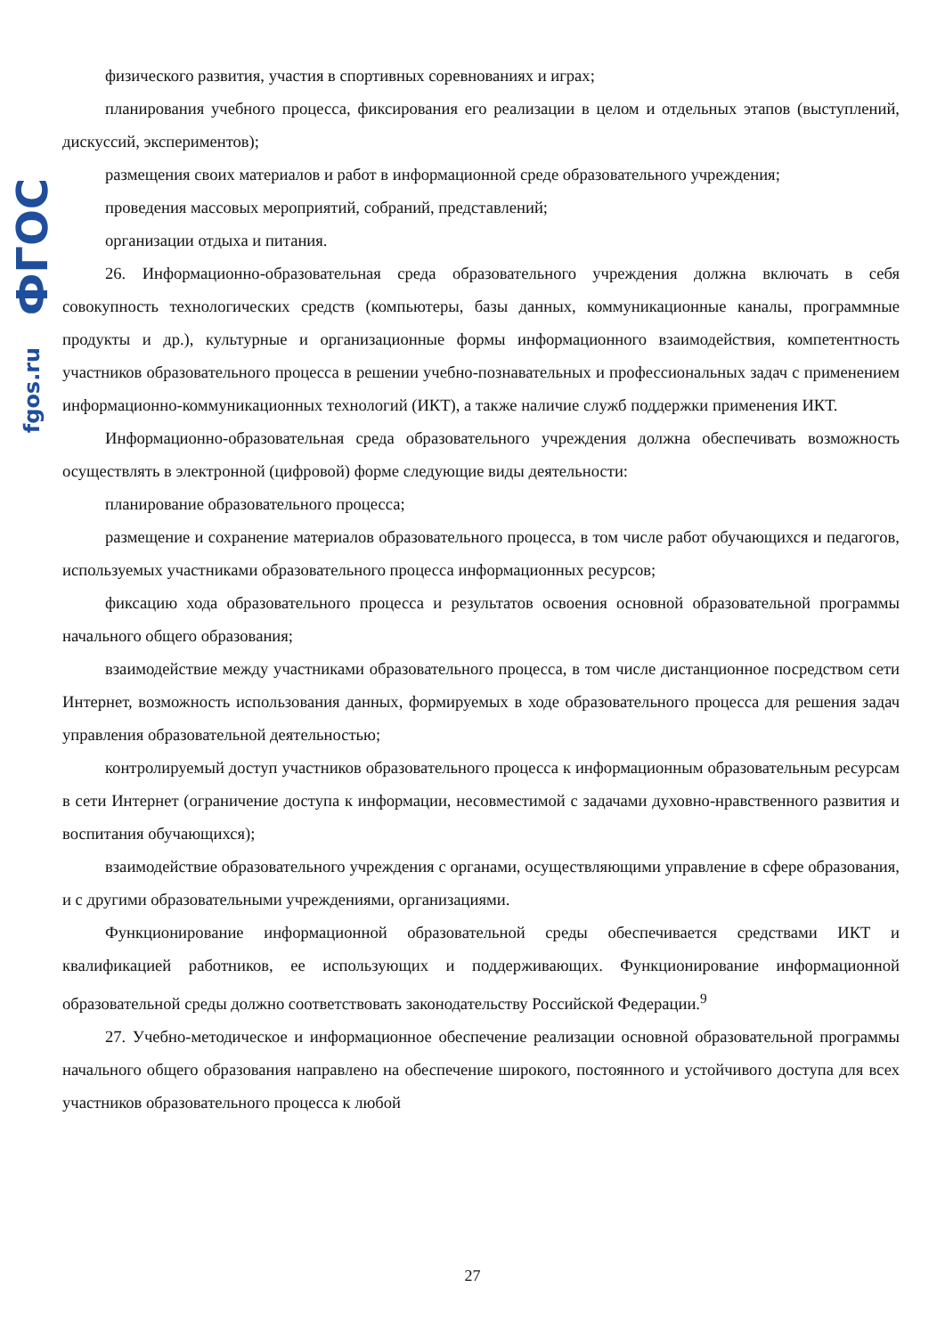fgos.ru ФГОС
физического развития, участия в спортивных соревнованиях и играх;
планирования учебного процесса, фиксирования его реализации в целом и отдельных этапов (выступлений, дискуссий, экспериментов);
размещения своих материалов и работ в информационной среде образовательного учреждения;
проведения массовых мероприятий, собраний, представлений;
организации отдыха и питания.
26. Информационно-образовательная среда образовательного учреждения должна включать в себя совокупность технологических средств (компьютеры, базы данных, коммуникационные каналы, программные продукты и др.), культурные и организационные формы информационного взаимодействия, компетентность участников образовательного процесса в решении учебно-познавательных и профессиональных задач с применением информационно-коммуникационных технологий (ИКТ), а также наличие служб поддержки применения ИКТ.
Информационно-образовательная среда образовательного учреждения должна обеспечивать возможность осуществлять в электронной (цифровой) форме следующие виды деятельности:
планирование образовательного процесса;
размещение и сохранение материалов образовательного процесса, в том числе работ обучающихся и педагогов, используемых участниками образовательного процесса информационных ресурсов;
фиксацию хода образовательного процесса и результатов освоения основной образовательной программы начального общего образования;
взаимодействие между участниками образовательного процесса, в том числе дистанционное посредством сети Интернет, возможность использования данных, формируемых в ходе образовательного процесса для решения задач управления образовательной деятельностью;
контролируемый доступ участников образовательного процесса к информационным образовательным ресурсам в сети Интернет (ограничение доступа к информации, несовместимой с задачами духовно-нравственного развития и воспитания обучающихся);
взаимодействие образовательного учреждения с органами, осуществляющими управление в сфере образования, и с другими образовательными учреждениями, организациями.
Функционирование информационной образовательной среды обеспечивается средствами ИКТ и квалификацией работников, ее использующих и поддерживающих. Функционирование информационной образовательной среды должно соответствовать законодательству Российской Федерации.<sup>9</sup>
27. Учебно-методическое и информационное обеспечение реализации основной образовательной программы начального общего образования направлено на обеспечение широкого, постоянного и устойчивого доступа для всех участников образовательного процесса к любой
27